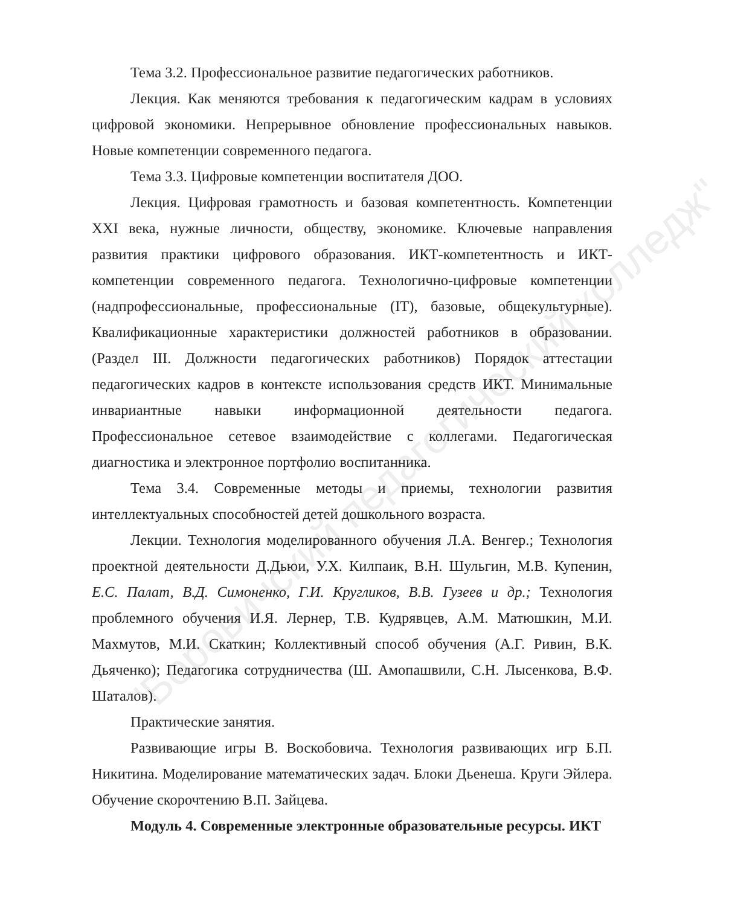"Боровичский педагогический колледж"
Тема 3.2. Профессиональное развитие педагогических работников.
Лекция. Как меняются требования к педагогическим кадрам в условиях цифровой экономики. Непрерывное обновление профессиональных навыков. Новые компетенции современного педагога.
Тема 3.3. Цифровые компетенции воспитателя ДОО.
Лекция. Цифровая грамотность и базовая компетентность. Компетенции XXI века, нужные личности, обществу, экономике. Ключевые направления развития практики цифрового образования. ИКТ-компетентность и ИКТ-компетенции современного педагога. Технологично-цифровые компетенции (надпрофессиональные, профессиональные (IT), базовые, общекультурные). Квалификационные характеристики должностей работников в образовании. (Раздел III. Должности педагогических работников) Порядок аттестации педагогических кадров в контексте использования средств ИКТ. Минимальные инвариантные навыки информационной деятельности педагога. Профессиональное сетевое взаимодействие с коллегами. Педагогическая диагностика и электронное портфолио воспитанника.
Тема 3.4. Современные методы и приемы, технологии развития интеллектуальных способностей детей дошкольного возраста.
Лекции. Технология моделированного обучения Л.А. Венгер.; Технология проектной деятельности Д.Дьюи, У.Х. Килпаик, В.Н. Шульгин, М.В. Купенин, Е.С. Палат, В.Д. Симоненко, Г.И. Кругликов, В.В. Гузеев и др.; Технология проблемного обучения И.Я. Лернер, Т.В. Кудрявцев, А.М. Матюшкин, М.И. Махмутов, М.И. Скаткин; Коллективный способ обучения (А.Г. Ривин, В.К. Дьяченко); Педагогика сотрудничества (Ш. Амопашвили, С.Н. Лысенкова, В.Ф. Шаталов).
Практические занятия.
Развивающие игры В. Воскобовича. Технология развивающих игр Б.П. Никитина. Моделирование математических задач. Блоки Дьенеша. Круги Эйлера. Обучение скорочтению В.П. Зайцева.
Модуль 4. Современные электронные образовательные ресурсы. ИКТ